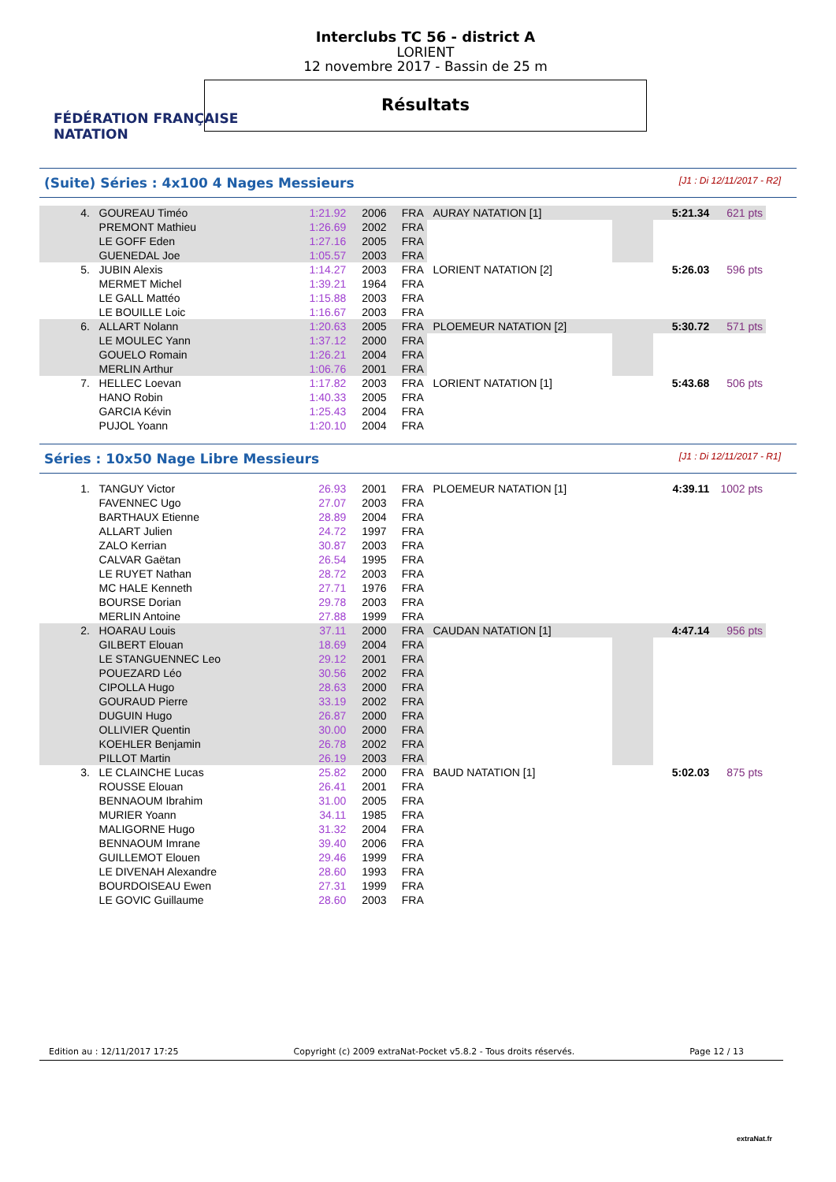FÉDÉRATION FRANÇAISE
NATATION
Interclubs TC 56 - district A
LORIENT
12 novembre 2017 - Bassin de 25 m
Résultats
(Suite) Séries : 4x100 4 Nages Messieurs [J1 : Di 12/11/2017 - R2]
| 4. | GOUREAU Timéo | 1:21.92 | 2006 | FRA | AURAY NATATION [1] | | 5:21.34 | 621 pts |
| | PREMONT Mathieu | 1:26.69 | 2002 | FRA | | | | |
| | LE GOFF Eden | 1:27.16 | 2005 | FRA | | | | |
| | GUENEDAL Joe | 1:05.57 | 2003 | FRA | | | | |
| 5. | JUBIN Alexis | 1:14.27 | 2003 | FRA | LORIENT NATATION [2] | | 5:26.03 | 596 pts |
| | MERMET Michel | 1:39.21 | 1964 | FRA | | | | |
| | LE GALL Mattéo | 1:15.88 | 2003 | FRA | | | | |
| | LE BOUILLE Loic | 1:16.67 | 2003 | FRA | | | | |
| 6. | ALLART Nolann | 1:20.63 | 2005 | FRA | PLOEMEUR NATATION [2] | | 5:30.72 | 571 pts |
| | LE MOULEC Yann | 1:37.12 | 2000 | FRA | | | | |
| | GOUELO Romain | 1:26.21 | 2004 | FRA | | | | |
| | MERLIN Arthur | 1:06.76 | 2001 | FRA | | | | |
| 7. | HELLEC Loevan | 1:17.82 | 2003 | FRA | LORIENT NATATION [1] | | 5:43.68 | 506 pts |
| | HANO Robin | 1:40.33 | 2005 | FRA | | | | |
| | GARCIA Kévin | 1:25.43 | 2004 | FRA | | | | |
| | PUJOL Yoann | 1:20.10 | 2004 | FRA | | | | |
Séries : 10x50 Nage Libre Messieurs [J1 : Di 12/11/2017 - R1]
| 1. | TANGUY Victor | 26.93 | 2001 | FRA | PLOEMEUR NATATION [1] | | 4:39.11 | 1002 pts |
| | FAVENNEC Ugo | 27.07 | 2003 | FRA | | | | |
| | BARTHAUX Etienne | 28.89 | 2004 | FRA | | | | |
| | ALLART Julien | 24.72 | 1997 | FRA | | | | |
| | ZALO Kerrian | 30.87 | 2003 | FRA | | | | |
| | CALVAR Gaëtan | 26.54 | 1995 | FRA | | | | |
| | LE RUYET Nathan | 28.72 | 2003 | FRA | | | | |
| | MC HALE Kenneth | 27.71 | 1976 | FRA | | | | |
| | BOURSE Dorian | 29.78 | 2003 | FRA | | | | |
| | MERLIN Antoine | 27.88 | 1999 | FRA | | | | |
| 2. | HOARAU Louis | 37.11 | 2000 | FRA | CAUDAN NATATION [1] | | 4:47.14 | 956 pts |
| | GILBERT Elouan | 18.69 | 2004 | FRA | | | | |
| | LE STANGUENNEC Leo | 29.12 | 2001 | FRA | | | | |
| | POUEZARD Léo | 30.56 | 2002 | FRA | | | | |
| | CIPOLLA Hugo | 28.63 | 2000 | FRA | | | | |
| | GOURAUD Pierre | 33.19 | 2002 | FRA | | | | |
| | DUGUIN Hugo | 26.87 | 2000 | FRA | | | | |
| | OLLIVIER Quentin | 30.00 | 2000 | FRA | | | | |
| | KOEHLER Benjamin | 26.78 | 2002 | FRA | | | | |
| | PILLOT Martin | 26.19 | 2003 | FRA | | | | |
| 3. | LE CLAINCHE Lucas | 25.82 | 2000 | FRA | BAUD NATATION [1] | | 5:02.03 | 875 pts |
| | ROUSSE Elouan | 26.41 | 2001 | FRA | | | | |
| | BENNAOUM Ibrahim | 31.00 | 2005 | FRA | | | | |
| | MURIER Yoann | 34.11 | 1985 | FRA | | | | |
| | MALIGORNE Hugo | 31.32 | 2004 | FRA | | | | |
| | BENNAOUM Imrane | 39.40 | 2006 | FRA | | | | |
| | GUILLEMOT Elouen | 29.46 | 1999 | FRA | | | | |
| | LE DIVENAH Alexandre | 28.60 | 1993 | FRA | | | | |
| | BOURDOISEAU Ewen | 27.31 | 1999 | FRA | | | | |
| | LE GOVIC Guillaume | 28.60 | 2003 | FRA | | | | |
Edition au : 12/11/2017 17:25 Copyright (c) 2009 extraNat-Pocket v5.8.2 - Tous droits réservés. Page 12 / 13
extraNat.fr